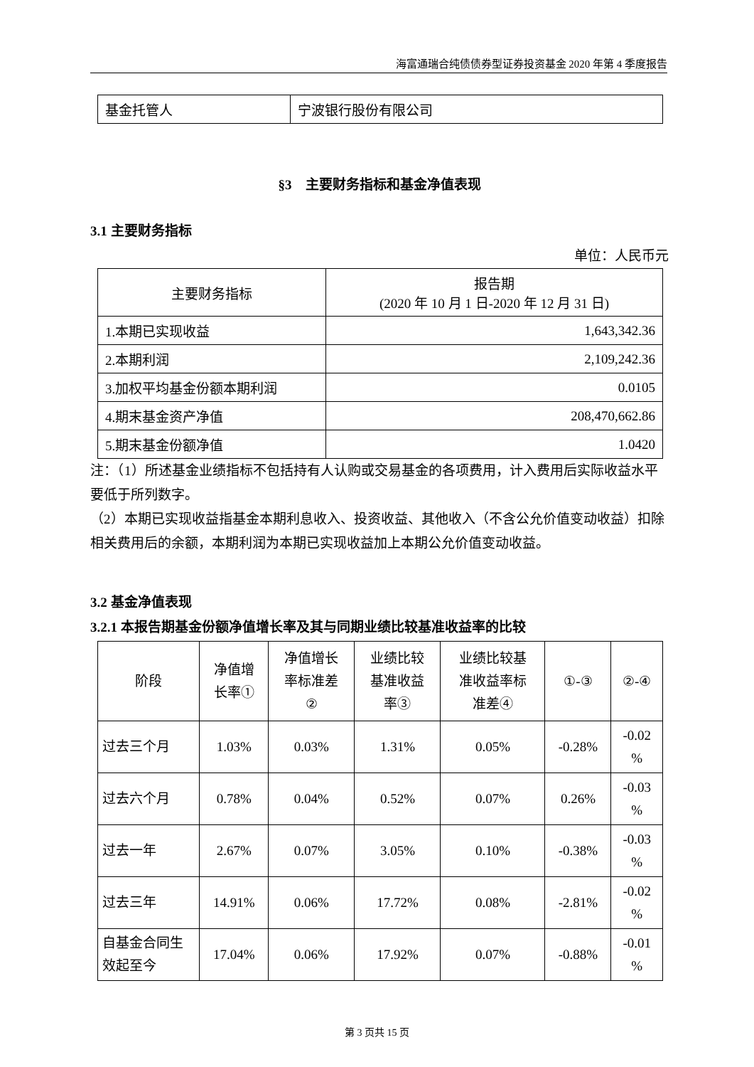海富通瑞合纯债债券型证券投资基金 2020 年第 4 季度报告
| 基金托管人 | 宁波银行股份有限公司 |
§3　主要财务指标和基金净值表现
3.1 主要财务指标
单位：人民币元
| 主要财务指标 | 报告期 (2020 年 10 月 1 日-2020 年 12 月 31 日) |
| 1.本期已实现收益 | 1,643,342.36 |
| 2.本期利润 | 2,109,242.36 |
| 3.加权平均基金份额本期利润 | 0.0105 |
| 4.期末基金资产净值 | 208,470,662.86 |
| 5.期末基金份额净值 | 1.0420 |
注：（1）所述基金业绩指标不包括持有人认购或交易基金的各项费用，计入费用后实际收益水平要低于所列数字。
（2）本期已实现收益指基金本期利息收入、投资收益、其他收入（不含公允价值变动收益）扣除相关费用后的余额，本期利润为本期已实现收益加上本期公允价值变动收益。
3.2 基金净值表现
3.2.1 本报告期基金份额净值增长率及其与同期业绩比较基准收益率的比较
| 阶段 | 净值增 长率① | 净值增长 率标准差 ② | 业绩比较 基准收益 率③ | 业绩比较基 准收益率标 准差④ | ①-③ | ②-④ |
| 过去三个月 | 1.03% | 0.03% | 1.31% | 0.05% | -0.28% | -0.02 % |
| 过去六个月 | 0.78% | 0.04% | 0.52% | 0.07% | 0.26% | -0.03 % |
| 过去一年 | 2.67% | 0.07% | 3.05% | 0.10% | -0.38% | -0.03 % |
| 过去三年 | 14.91% | 0.06% | 17.72% | 0.08% | -2.81% | -0.02 % |
| 自基金合同生 效起至今 | 17.04% | 0.06% | 17.92% | 0.07% | -0.88% | -0.01 % |
第 3 页共 15 页